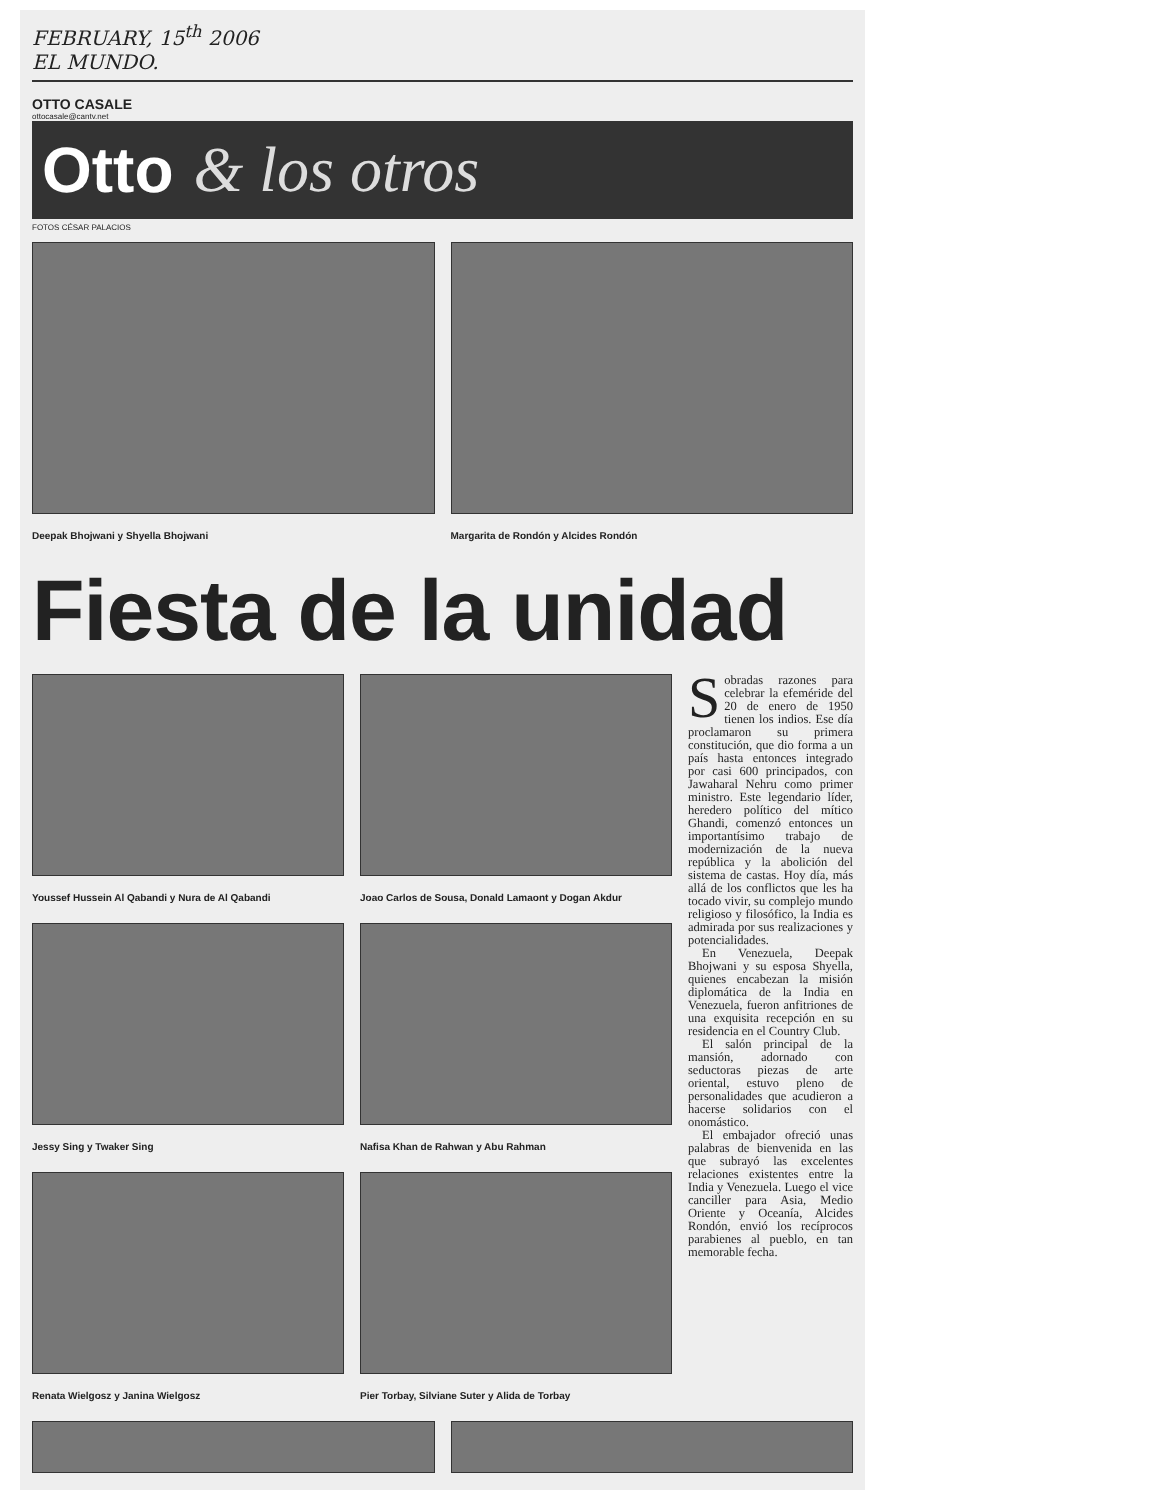FEBRUARY, 15<sup>th</sup> 2006
EL MUNDO.
OTTO CASALE
ottocasale@cantv.net
Otto & los otros
FOTOS CÉSAR PALACIOS
Deepak Bhojwani y Shyella Bhojwani
Margarita de Rondón y Alcides Rondón
Fiesta de la unidad
Youssef Hussein Al Qabandi y Nura de Al Qabandi
Joao Carlos de Sousa, Donald Lamaont y Dogan Akdur
Jessy Sing y Twaker Sing Nafisa Khan de Rahwan y Abu Rahman
Renata Wielgosz y Janina Wielgosz
Pier Torbay, Silviane Suter y Alida de Torbay
Sobradas razones para celebrar la efeméride del 20 de enero de 1950 tienen los indios. Ese día proclamaron su primera constitución, que dio forma a un país hasta entonces integrado por casi 600 principados, con Jawaharal Nehru como primer ministro. Este legendario líder, heredero político del mítico Ghandi, comenzó entonces un importantísimo trabajo de modernización de la nueva república y la abolición del sistema de castas. Hoy día, más allá de los conflictos que les ha tocado vivir, su complejo mundo religioso y filosófico, la India es admirada por sus realizaciones y potencialidades.
En Venezuela, Deepak Bhojwani y su esposa Shyella, quienes encabezan la misión diplomática de la India en Venezuela, fueron anfitriones de una exquisita recepción en su residencia en el Country Club.
El salón principal de la mansión, adornado con seductoras piezas de arte oriental, estuvo pleno de personalidades que acudieron a hacerse solidarios con el onomástico.
El embajador ofreció unas palabras de bienvenida en las que subrayó las excelentes relaciones existentes entre la India y Venezuela. Luego el vice canciller para Asia, Medio Oriente y Oceanía, Alcides Rondón, envió los recíprocos parabienes al pueblo, en tan memorable fecha.